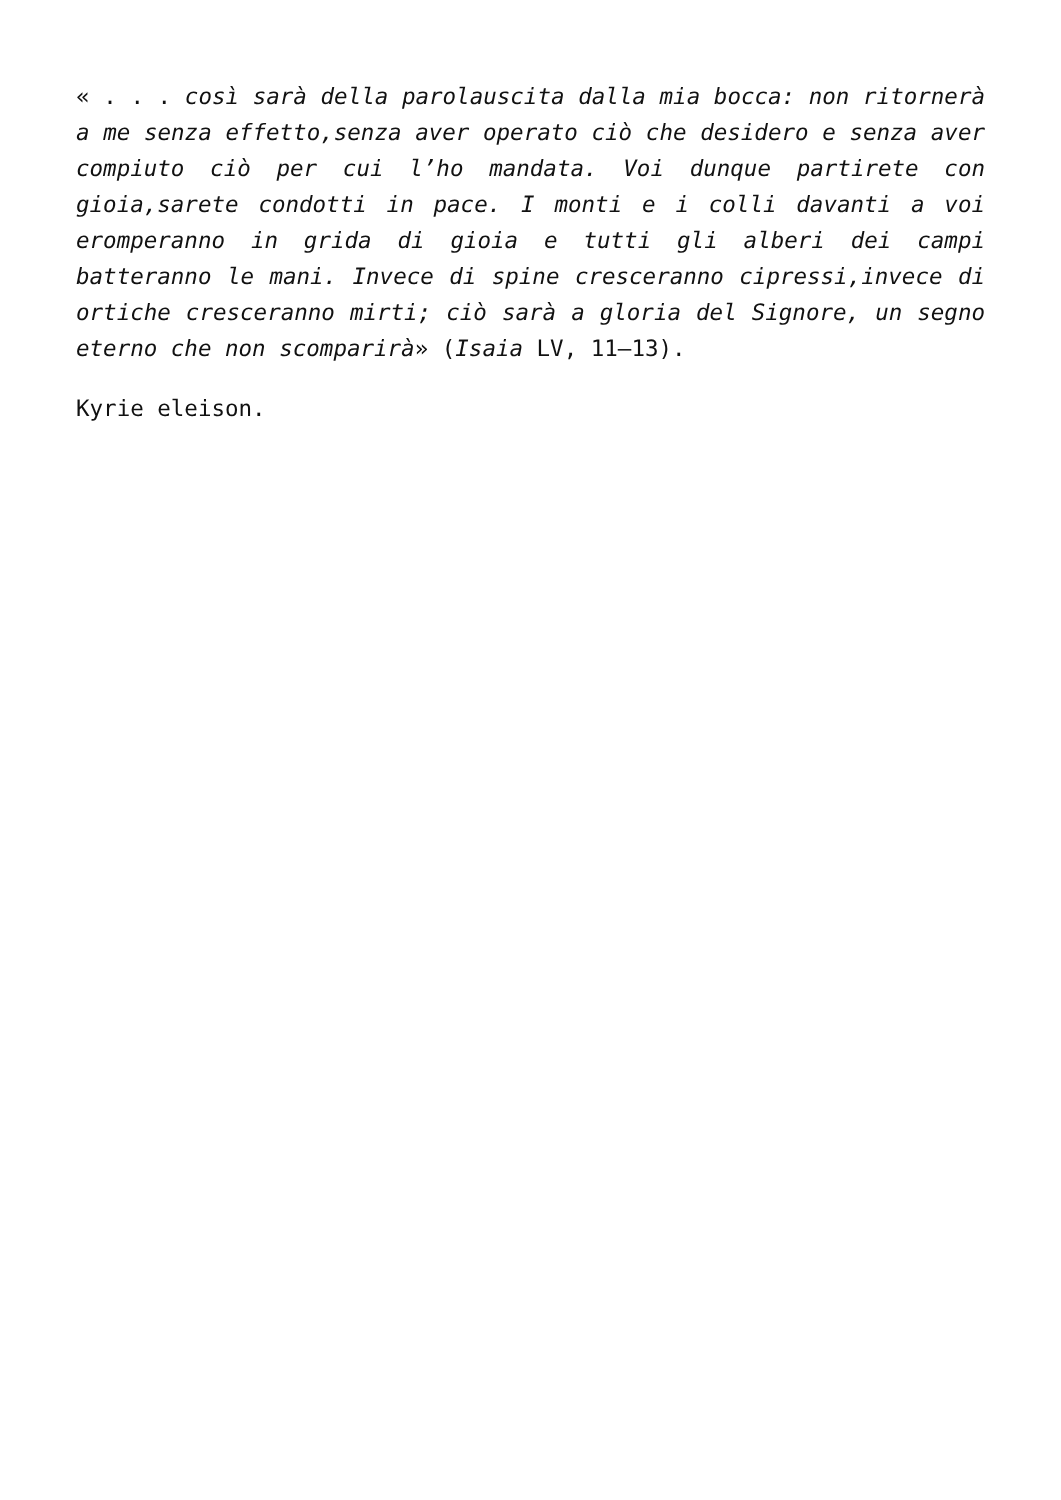« . . . così sarà della parolauscita dalla mia bocca: non ritornerà a me senza effetto,senza aver operato ciò che desidero e senza aver compiuto ciò per cui l’ho mandata. Voi dunque partirete con gioia,sarete condotti in pace. I monti e i colli davanti a voi eromperanno in grida di gioia e tutti gli alberi dei campi batteranno le mani. Invece di spine cresceranno cipressi,invece di ortiche cresceranno mirti; ciò sarà a gloria del Signore, un segno eterno che non scomparirà» (Isaia LV, 11–13).
Kyrie eleison.